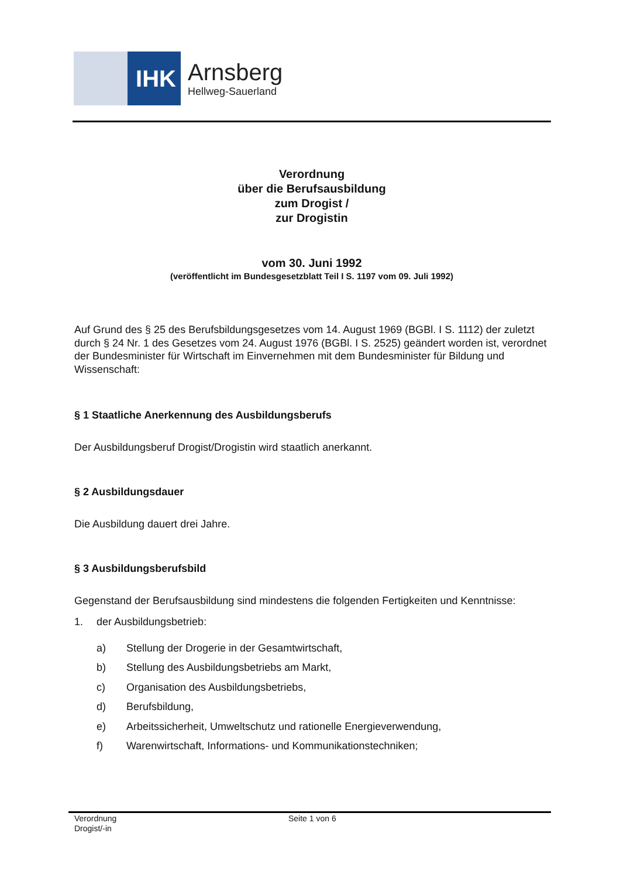IHK
Arnsberg
Hellweg-Sauerland
Verordnung
über die Berufsausbildung
zum Drogist /
zur Drogistin
vom 30. Juni 1992
(veröffentlicht im Bundesgesetzblatt Teil I S. 1197 vom 09. Juli 1992)
Auf Grund des § 25 des Berufsbildungsgesetzes vom 14. August 1969 (BGBl. I S. 1112) der zuletzt durch § 24 Nr. 1 des Gesetzes vom 24. August 1976 (BGBl. I S. 2525) geändert worden ist, verordnet der Bundesminister für Wirtschaft im Einvernehmen mit dem Bundesminister für Bildung und Wissenschaft:
§ 1 Staatliche Anerkennung des Ausbildungsberufs
Der Ausbildungsberuf Drogist/Drogistin wird staatlich anerkannt.
§ 2 Ausbildungsdauer
Die Ausbildung dauert drei Jahre.
§ 3 Ausbildungsberufsbild
Gegenstand der Berufsausbildung sind mindestens die folgenden Fertigkeiten und Kenntnisse:
1. der Ausbildungsbetrieb:
a) Stellung der Drogerie in der Gesamtwirtschaft,
b) Stellung des Ausbildungsbetriebs am Markt,
c) Organisation des Ausbildungsbetriebs,
d) Berufsbildung,
e) Arbeitssicherheit, Umweltschutz und rationelle Energieverwendung,
f) Warenwirtschaft, Informations- und Kommunikationstechniken;
Verordnung
Drogist/-in
Seite 1 von 6